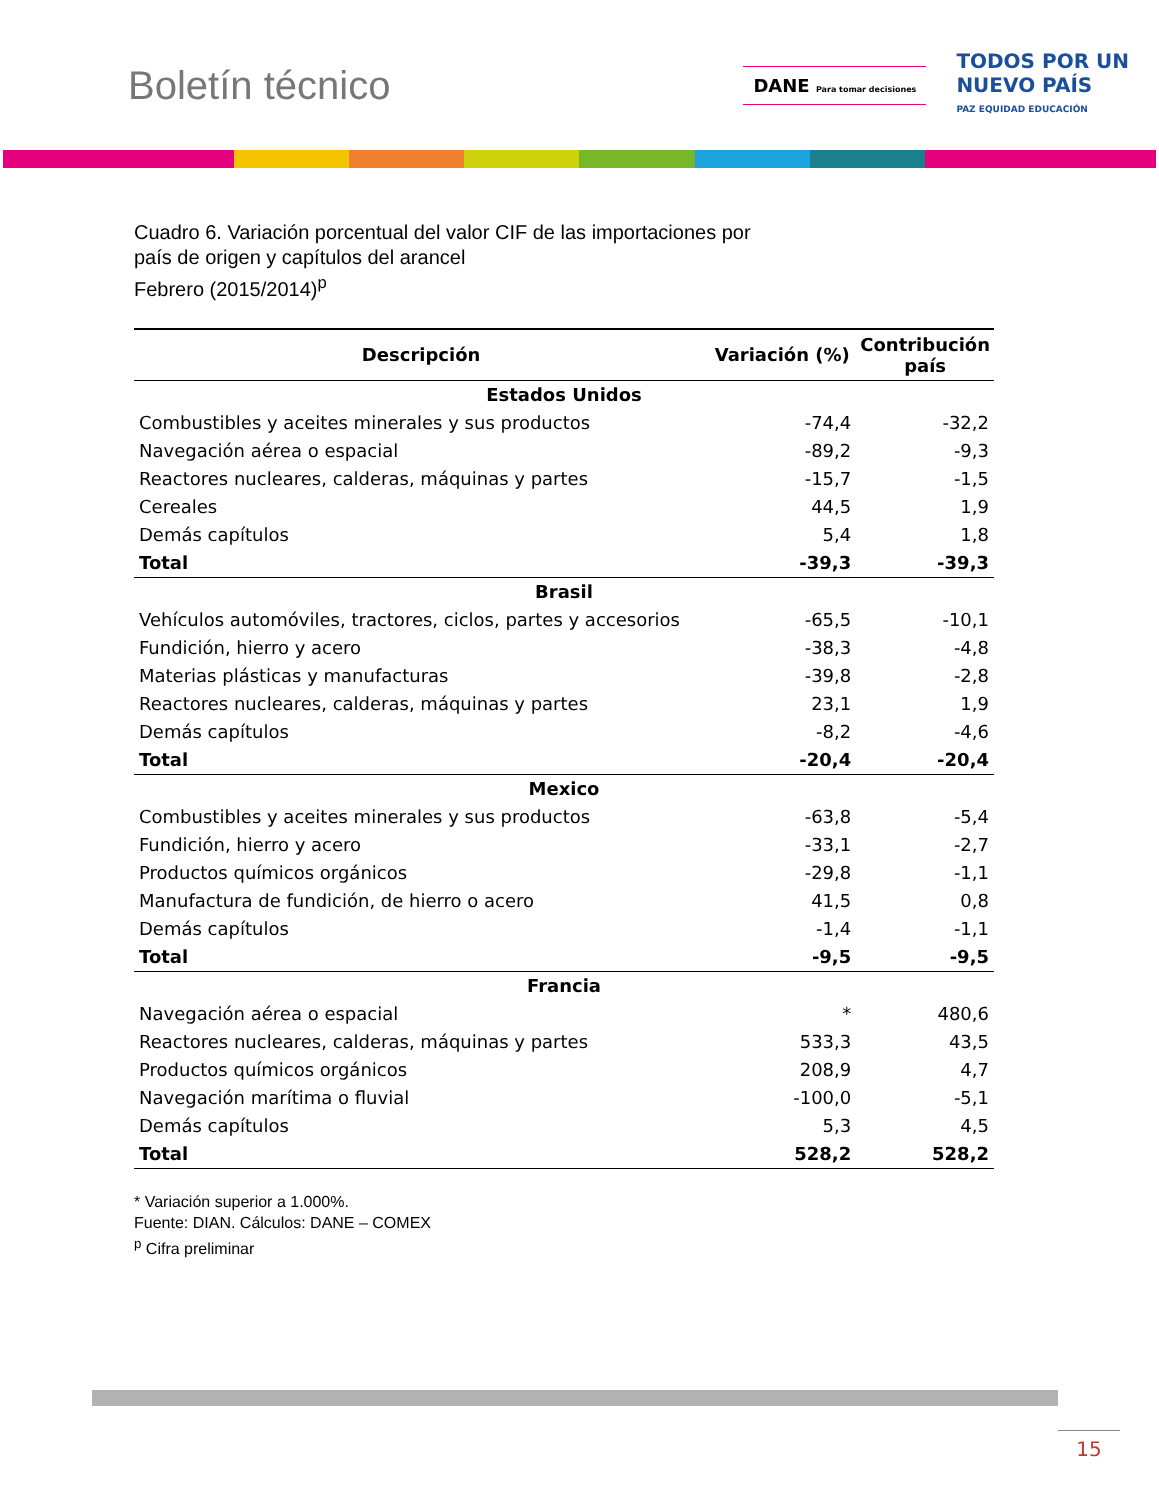Boletín técnico
DANE Para tomar decisiones
TODOS POR UN
NUEVO PAÍS
PAZ EQUIDAD EDUCACIÓN
Cuadro 6. Variación porcentual del valor CIF de las importaciones por
país de origen y capítulos del arancel
Febrero (2015/2014)<sup>p</sup>
| Descripción | Variación (%) | Contribución país |
| --- | --- | --- |
| Estados Unidos | | |
| Combustibles y aceites minerales y sus productos | -74,4 | -32,2 |
| Navegación aérea o espacial | -89,2 | -9,3 |
| Reactores nucleares, calderas, máquinas y partes | -15,7 | -1,5 |
| Cereales | 44,5 | 1,9 |
| Demás capítulos | 5,4 | 1,8 |
| Total | -39,3 | -39,3 |
| Brasil | | |
| Vehículos automóviles, tractores, ciclos, partes y accesorios | -65,5 | -10,1 |
| Fundición, hierro y acero | -38,3 | -4,8 |
| Materias plásticas y manufacturas | -39,8 | -2,8 |
| Reactores nucleares, calderas, máquinas y partes | 23,1 | 1,9 |
| Demás capítulos | -8,2 | -4,6 |
| Total | -20,4 | -20,4 |
| Mexico | | |
| Combustibles y aceites minerales y sus productos | -63,8 | -5,4 |
| Fundición, hierro y acero | -33,1 | -2,7 |
| Productos químicos orgánicos | -29,8 | -1,1 |
| Manufactura de fundición, de hierro o acero | 41,5 | 0,8 |
| Demás capítulos | -1,4 | -1,1 |
| Total | -9,5 | -9,5 |
| Francia | | |
| Navegación aérea o espacial | * | 480,6 |
| Reactores nucleares, calderas, máquinas y partes | 533,3 | 43,5 |
| Productos químicos orgánicos | 208,9 | 4,7 |
| Navegación marítima o fluvial | -100,0 | -5,1 |
| Demás capítulos | 5,3 | 4,5 |
| Total | 528,2 | 528,2 |
* Variación superior a 1.000%.
Fuente: DIAN. Cálculos: DANE – COMEX
<sup>p</sup> Cifra preliminar
15